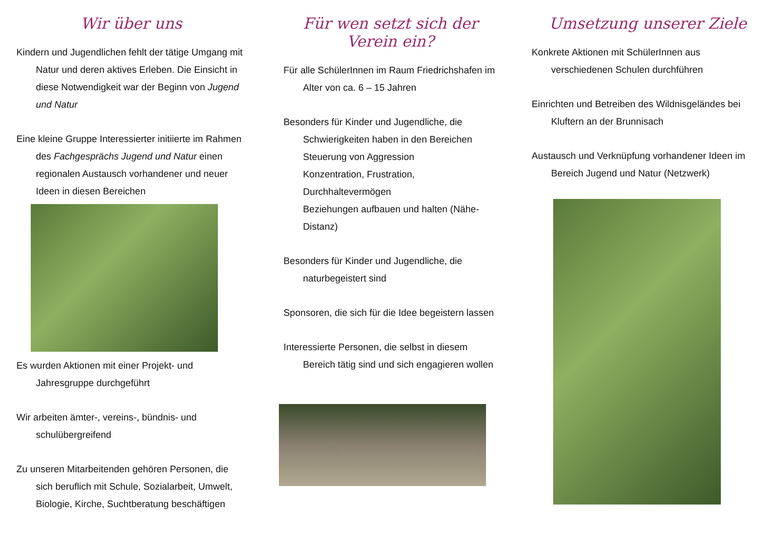Wir über uns
Kindern und Jugendlichen fehlt der tätige Umgang mit Natur und deren aktives Erleben. Die Einsicht in diese Notwendigkeit war der Beginn von Jugend und Natur
Eine kleine Gruppe Interessierter initiierte im Rahmen des Fachgesprächs Jugend und Natur einen regionalen Austausch vorhandener und neuer Ideen in diesen Bereichen
Es wurden Aktionen mit einer Projekt- und Jahresgruppe durchgeführt
Wir arbeiten ämter-, vereins-, bündnis- und schulübergreifend
Zu unseren Mitarbeitenden gehören Personen, die sich beruflich mit Schule, Sozialarbeit, Umwelt, Biologie, Kirche, Suchtberatung beschäftigen
Für wen setzt sich der Verein ein?
Für alle SchülerInnen im Raum Friedrichshafen im Alter von ca. 6 – 15 Jahren
Besonders für Kinder und Jugendliche, die Schwierigkeiten haben in den Bereichen
Steuerung von Aggression
Konzentration, Frustration, Durchhaltevermögen
Beziehungen aufbauen und halten (Nähe-Distanz)
Besonders für Kinder und Jugendliche, die naturbegeistert sind
Sponsoren, die sich für die Idee begeistern lassen
Interessierte Personen, die selbst in diesem Bereich tätig sind und sich engagieren wollen
Umsetzung unserer Ziele
Konkrete Aktionen mit SchülerInnen aus verschiedenen Schulen durchführen
Einrichten und Betreiben des Wildnisgeländes bei Kluftern an der Brunnisach
Austausch und Verknüpfung vorhandener Ideen im Bereich Jugend und Natur (Netzwerk)